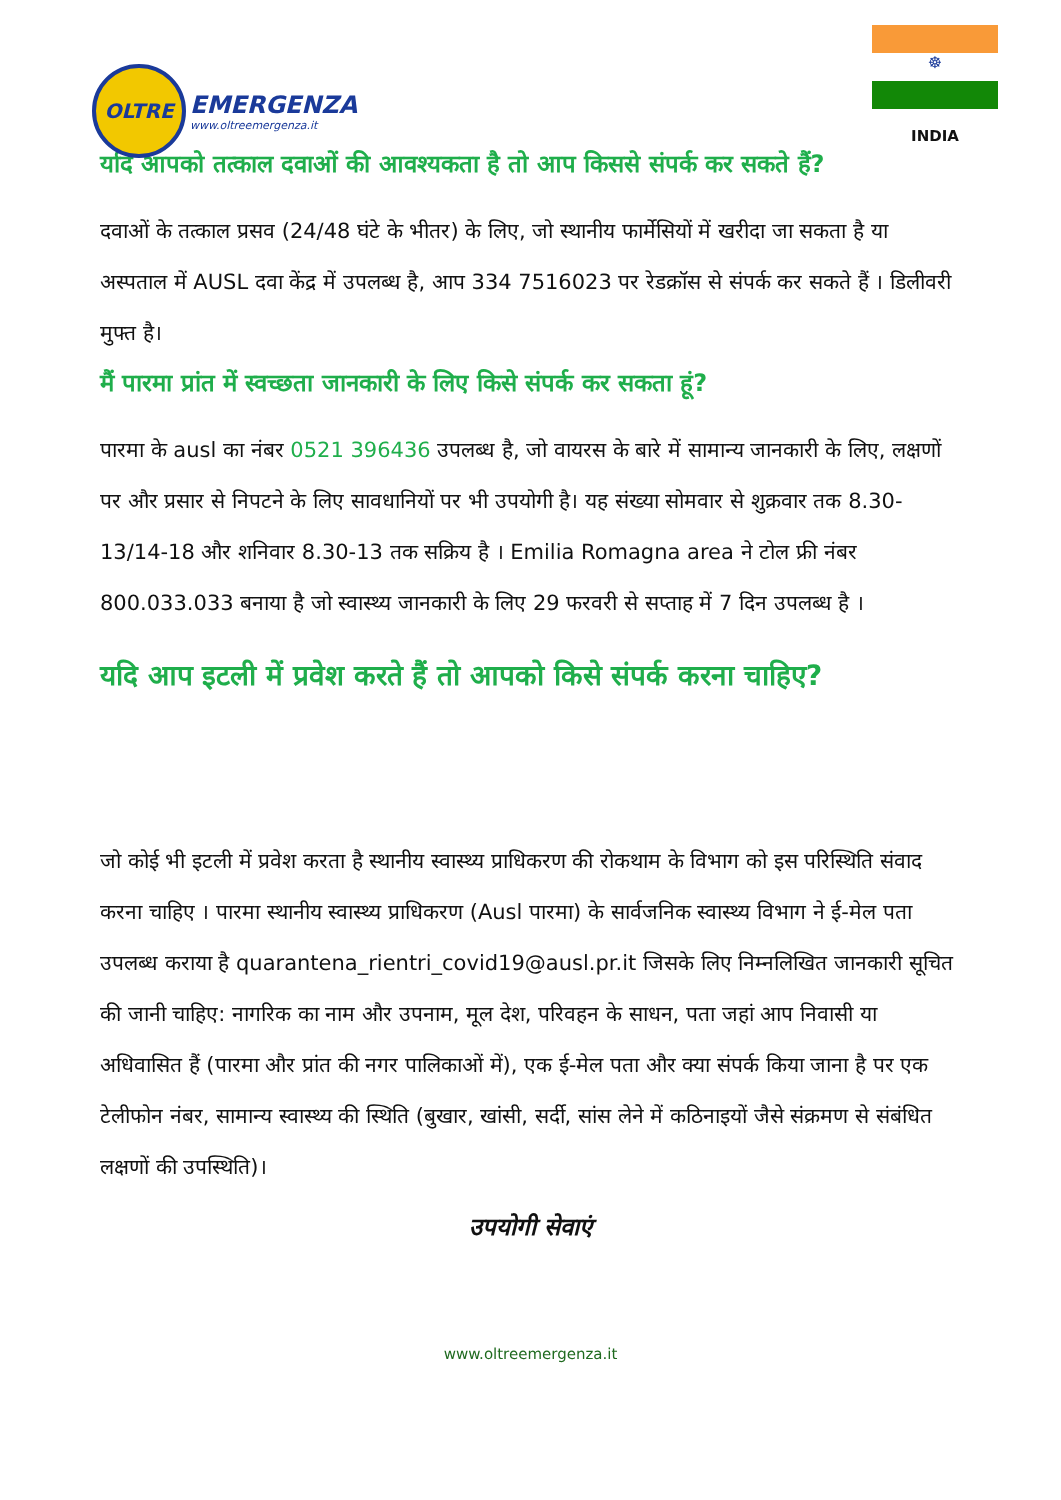OLTRE
EMERGENZA
www.oltreemergenza.it
☸
INDIA
यदि आपको तत्काल दवाओं की आवश्यकता है तो आप किससे संपर्क कर सकते हैं?
दवाओं के तत्काल प्रसव (24/48 घंटे के भीतर) के लिए, जो स्थानीय फार्मेसियों में खरीदा जा सकता है या अस्पताल में AUSL दवा केंद्र में उपलब्ध है, आप 334 7516023 पर रेडक्रॉस से संपर्क कर सकते हैं । डिलीवरी मुफ्त है।
मैं पारमा प्रांत में स्वच्छता जानकारी के लिए किसे संपर्क कर सकता हूं?
पारमा के ausl का नंबर 0521 396436 उपलब्ध है, जो वायरस के बारे में सामान्य जानकारी के लिए, लक्षणों पर और प्रसार से निपटने के लिए सावधानियों पर भी उपयोगी है। यह संख्या सोमवार से शुक्रवार तक 8.30-13/14-18 और शनिवार 8.30-13 तक सक्रिय है । Emilia Romagna area ने टोल फ्री नंबर 800.033.033 बनाया है जो स्वास्थ्य जानकारी के लिए 29 फरवरी से सप्ताह में 7 दिन उपलब्ध है ।
यदि आप इटली में प्रवेश करते हैं तो आपको किसे संपर्क करना चाहिए?
जो कोई भी इटली में प्रवेश करता है स्थानीय स्वास्थ्य प्राधिकरण की रोकथाम के विभाग को इस परिस्थिति संवाद करना चाहिए । पारमा स्थानीय स्वास्थ्य प्राधिकरण (Ausl पारमा) के सार्वजनिक स्वास्थ्य विभाग ने ई-मेल पता उपलब्ध कराया है quarantena_rientri_covid19@ausl.pr.it जिसके लिए निम्नलिखित जानकारी सूचित की जानी चाहिए: नागरिक का नाम और उपनाम, मूल देश, परिवहन के साधन, पता जहां आप निवासी या अधिवासित हैं (पारमा और प्रांत की नगर पालिकाओं में), एक ई-मेल पता और क्या संपर्क किया जाना है पर एक टेलीफोन नंबर, सामान्य स्वास्थ्य की स्थिति (बुखार, खांसी, सर्दी, सांस लेने में कठिनाइयों जैसे संक्रमण से संबंधित लक्षणों की उपस्थिति)।
उपयोगी सेवाएं
www.oltreemergenza.it